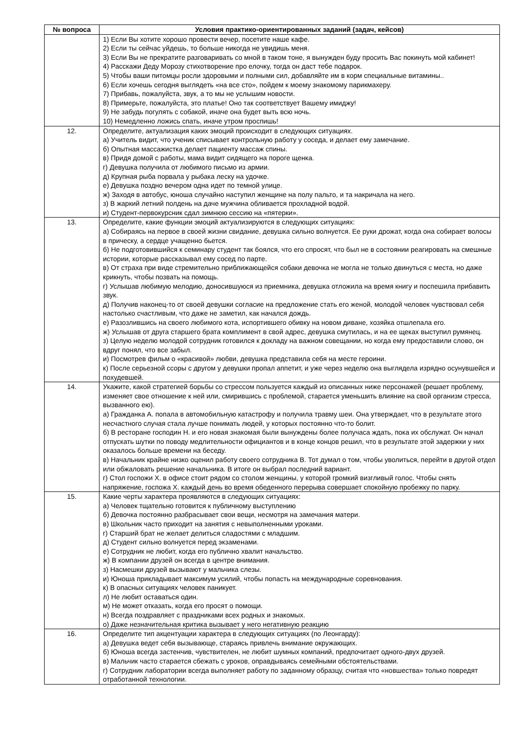| № вопроса | Условия практико-ориентированных заданий (задач, кейсов) |
| --- | --- |
| | 1) Если Вы хотите хорошо провести вечер, посетите наше кафе. 2) Если ты сейчас уйдешь, то больше никогда не увидишь меня. 3) Если Вы не прекратите разговаривать со мной в таком тоне, я вынужден буду просить Вас покинуть мой кабинет! 4) Расскажи Деду Морозу стихотворение про елочку, тогда он даст тебе подарок. 5) Чтобы ваши питомцы росли здоровыми и полными сил, добавляйте им в корм специальные витамины.. 6) Если хочешь сегодня выглядеть «на все сто», пойдем к моему знакомому парикмахеру. 7) Прибавь, пожалуйста, звук, а то мы не услышим новости. 8) Примерьте, пожалуйста, это платье! Оно так соответствует Вашему имиджу! 9) Не забудь погулять с собакой, иначе она будет выть всю ночь. 10) Немедленно ложись спать, иначе утром проспишь! |
| 12. | Определите, актуализация каких эмоций происходит в следующих ситуациях. а) Учитель видит, что ученик списывает контрольную работу у соседа, и делает ему замечание. б) Опытная массажистка делает пациенту массаж спины. в) Придя домой с работы, мама видит сидящего на пороге щенка. г) Девушка получила от любимого письмо из армии. д) Крупная рыба порвала у рыбака леску на удочке. е) Девушка поздно вечером одна идет по темной улице. ж) Заходя в автобус, юноша случайно наступил женщине на полу пальто, и та накричала на него. з) В жаркий летний полдень на даче мужчина обливается прохладной водой. и) Студент-первокурсник сдал зимнюю сессию на «пятерки». |
| 13. | Определите, какие функции эмоций актуализируются в следующих ситуациях: а) Собираясь на первое в своей жизни свидание, девушка сильно волнуется. Ее руки дрожат, когда она собирает волосы в прическу, а сердце учащенно бьется. б) Не подготовившийся к семинару студент так боялся, что его спросят, что был не в состоянии реагировать на смешные истории, которые рассказывал ему сосед по парте. в) От страха при виде стремительно приближающейся собаки девочка не могла не только двинуться с места, но даже крикнуть, чтобы позвать на помощь. г) Услышав любимую мелодию, доносившуюся из приемника, девушка отложила на время книгу и поспешила прибавить звук. д) Получив наконец-то от своей девушки согласие на предложение стать его женой, молодой человек чувствовал себя настолько счастливым, что даже не заметил, как начался дождь. е) Разозлившись на своего любимого кота, испортившего обивку на новом диване, хозяйка отшлепала его. ж) Услышав от друга старшего брата комплимент в свой адрес, девушка смутилась, и на ее щеках выступил румянец. з) Целую неделю молодой сотрудник готовился к докладу на важном совещании, но когда ему предоставили слово, он вдруг понял, что все забыл. и) Посмотрев фильм о «красивой» любви, девушка представила себя на месте героини. к) После серьезной ссоры с другом у девушки пропал аппетит, и уже через неделю она выглядела изрядно осунувшейся и похудевшей. |
| 14. | Укажите, какой стратегией борьбы со стрессом пользуется каждый из описанных ниже персонажей (решает проблему, изменяет свое отношение к ней или, смирившись с проблемой, старается уменьшить влияние на свой организм стресса, вызванного ею). а) Гражданка А. попала в автомобильную катастрофу и получила травму шеи. Она утверждает, что в результате этого несчастного случая стала лучше понимать людей, у которых постоянно что-то болит. б) В ресторане господин Н. и его новая знакомая были вынуждены более получаса ждать, пока их обслужат. Он начал отпускать шутки по поводу медлительности официантов и в конце концов решил, что в результате этой задержки у них оказалось больше времени на беседу. в) Начальник крайне низко оценил работу своего сотрудника В. Тот думал о том, чтобы уволиться, перейти в другой отдел или обжаловать решение начальника. В итоге он выбрал последний вариант. г) Стол госпожи Х. в офисе стоит рядом со столом женщины, у которой громкий визгливый голос. Чтобы снять напряжение, госпожа Х. каждый день во время обеденного перерыва совершает спокойную пробежку по парку. |
| 15. | Какие черты характера проявляются в следующих ситуациях: а) Человек тщательно готовится к публичному выступлению б) Девочка постоянно разбрасывает свои вещи, несмотря на замечания матери. в) Школьник часто приходит на занятия с невыполненными уроками. г) Старший брат не желает делиться сладостями с младшим. д) Студент сильно волнуется перед экзаменами. е) Сотрудник не любит, когда его публично хвалит начальство. ж) В компании друзей он всегда в центре внимания. з) Насмешки друзей вызывают у мальчика слезы. и) Юноша прикладывает максимум усилий, чтобы попасть на международные соревнования. к) В опасных ситуациях человек паникует. л) Не любит оставаться один. м) Не может отказать, когда его просят о помощи. н) Всегда поздравляет с праздниками всех родных и знакомых. о) Даже незначительная критика вызывает у него негативную реакцию |
| 16. | Определите тип акцентуации характера в следующих ситуациях (по Леонгарду): а) Девушка ведет себя вызывающе, стараясь привлечь внимание окружающих. б) Юноша всегда застенчив, чувствителен, не любит шумных компаний, предпочитает одного-двух друзей. в) Мальчик часто старается сбежать с уроков, оправдываясь семейными обстоятельствами. г) Сотрудник лаборатории всегда выполняет работу по заданному образцу, считая что «новшества» только повредят отработанной технологии. |